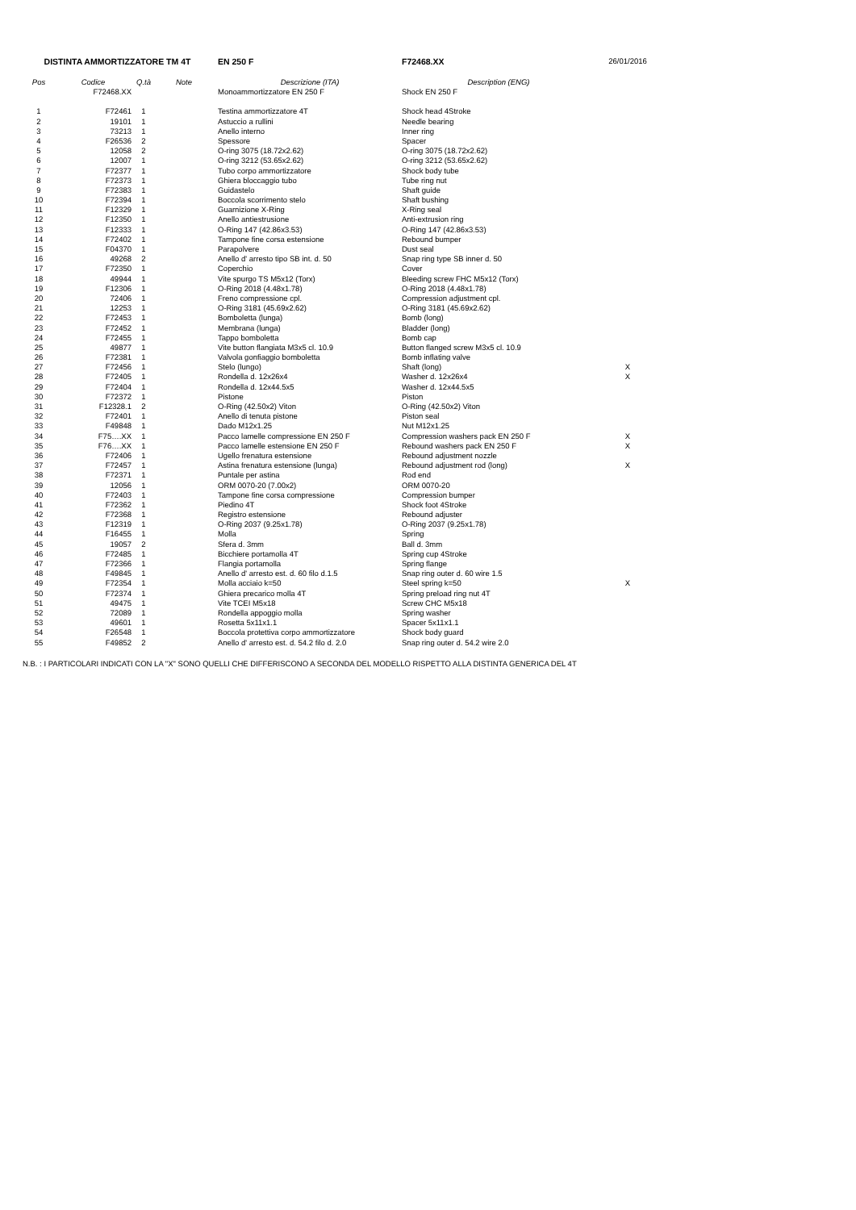| DISTINTA AMMORTIZZATORE TM 4T | | | | EN 250 F | F72468.XX | 26/01/2016 |
| Pos | Codice | Q.tà | Note | Descrizione (ITA) | Description (ENG) | |
| | F72468.XX | | | Monoammortizzatore EN 250 F | Shock EN 250 F | |
| 1 | F72461 | 1 | | Testina ammortizzatore 4T | Shock head 4Stroke | |
| 2 | 19101 | 1 | | Astuccio a rullini | Needle bearing | |
| 3 | 73213 | 1 | | Anello interno | Inner ring | |
| 4 | F26536 | 2 | | Spessore | Spacer | |
| 5 | 12058 | 2 | | O-ring 3075 (18.72x2.62) | O-ring 3075 (18.72x2.62) | |
| 6 | 12007 | 1 | | O-ring 3212 (53.65x2.62) | O-ring 3212 (53.65x2.62) | |
| 7 | F72377 | 1 | | Tubo corpo ammortizzatore | Shock body tube | |
| 8 | F72373 | 1 | | Ghiera bloccaggio tubo | Tube ring nut | |
| 9 | F72383 | 1 | | Guidastelo | Shaft guide | |
| 10 | F72394 | 1 | | Boccola scorrimento stelo | Shaft bushing | |
| 11 | F12329 | 1 | | Guarnizione X-Ring | X-Ring seal | |
| 12 | F12350 | 1 | | Anello antiestrusione | Anti-extrusion ring | |
| 13 | F12333 | 1 | | O-Ring 147 (42.86x3.53) | O-Ring 147 (42.86x3.53) | |
| 14 | F72402 | 1 | | Tampone fine corsa estensione | Rebound bumper | |
| 15 | F04370 | 1 | | Parapolvere | Dust seal | |
| 16 | 49268 | 2 | | Anello d' arresto tipo SB int. d. 50 | Snap ring type SB inner d. 50 | |
| 17 | F72350 | 1 | | Coperchio | Cover | |
| 18 | 49944 | 1 | | Vite spurgo TS M5x12 (Torx) | Bleeding screw FHC M5x12 (Torx) | |
| 19 | F12306 | 1 | | O-Ring 2018 (4.48x1.78) | O-Ring 2018 (4.48x1.78) | |
| 20 | 72406 | 1 | | Freno compressione cpl. | Compression adjustment cpl. | |
| 21 | 12253 | 1 | | O-Ring 3181 (45.69x2.62) | O-Ring 3181 (45.69x2.62) | |
| 22 | F72453 | 1 | | Bomboletta (lunga) | Bomb (long) | |
| 23 | F72452 | 1 | | Membrana (lunga) | Bladder (long) | |
| 24 | F72455 | 1 | | Tappo bomboletta | Bomb cap | |
| 25 | 49877 | 1 | | Vite button flangiata M3x5 cl. 10.9 | Button flanged screw M3x5 cl. 10.9 | |
| 26 | F72381 | 1 | | Valvola gonfiaggio bomboletta | Bomb inflating valve | |
| 27 | F72456 | 1 | | Stelo (lungo) | Shaft (long) | X |
| 28 | F72405 | 1 | | Rondella d. 12x26x4 | Washer d. 12x26x4 | X |
| 29 | F72404 | 1 | | Rondella d. 12x44.5x5 | Washer d. 12x44.5x5 | |
| 30 | F72372 | 1 | | Pistone | Piston | |
| 31 | F12328.1 | 2 | | O-Ring (42.50x2) Viton | O-Ring (42.50x2) Viton | |
| 32 | F72401 | 1 | | Anello di tenuta pistone | Piston seal | |
| 33 | F49848 | 1 | | Dado M12x1.25 | Nut M12x1.25 | |
| 34 | F75….XX | 1 | | Pacco lamelle compressione EN 250 F | Compression washers pack EN 250 F | X |
| 35 | F76….XX | 1 | | Pacco lamelle estensione EN 250 F | Rebound washers pack EN 250 F | X |
| 36 | F72406 | 1 | | Ugello frenatura estensione | Rebound adjustment nozzle | |
| 37 | F72457 | 1 | | Astina frenatura estensione (lunga) | Rebound adjustment rod (long) | X |
| 38 | F72371 | 1 | | Puntale per astina | Rod end | |
| 39 | 12056 | 1 | | ORM 0070-20 (7.00x2) | ORM 0070-20 | |
| 40 | F72403 | 1 | | Tampone fine corsa compressione | Compression bumper | |
| 41 | F72362 | 1 | | Piedino 4T | Shock foot 4Stroke | |
| 42 | F72368 | 1 | | Registro estensione | Rebound adjuster | |
| 43 | F12319 | 1 | | O-Ring 2037 (9.25x1.78) | O-Ring 2037 (9.25x1.78) | |
| 44 | F16455 | 1 | | Molla | Spring | |
| 45 | 19057 | 2 | | Sfera d. 3mm | Ball d. 3mm | |
| 46 | F72485 | 1 | | Bicchiere portamolla 4T | Spring cup 4Stroke | |
| 47 | F72366 | 1 | | Flangia portamolla | Spring flange | |
| 48 | F49845 | 1 | | Anello d' arresto est. d. 60 filo d.1.5 | Snap ring outer d. 60 wire 1.5 | |
| 49 | F72354 | 1 | | Molla acciaio k=50 | Steel spring k=50 | X |
| 50 | F72374 | 1 | | Ghiera precarico molla 4T | Spring preload ring nut 4T | |
| 51 | 49475 | 1 | | Vite TCEI M5x18 | Screw CHC M5x18 | |
| 52 | 72089 | 1 | | Rondella appoggio molla | Spring washer | |
| 53 | 49601 | 1 | | Rosetta 5x11x1.1 | Spacer 5x11x1.1 | |
| 54 | F26548 | 1 | | Boccola protettiva corpo ammortizzatore | Shock body guard | |
| 55 | F49852 | 2 | | Anello d' arresto est. d. 54.2 filo d. 2.0 | Snap ring outer d. 54.2 wire 2.0 | |
N.B. : I PARTICOLARI INDICATI CON LA "X" SONO QUELLI CHE DIFFERISCONO A SECONDA DEL MODELLO RISPETTO ALLA DISTINTA GENERICA DEL 4T